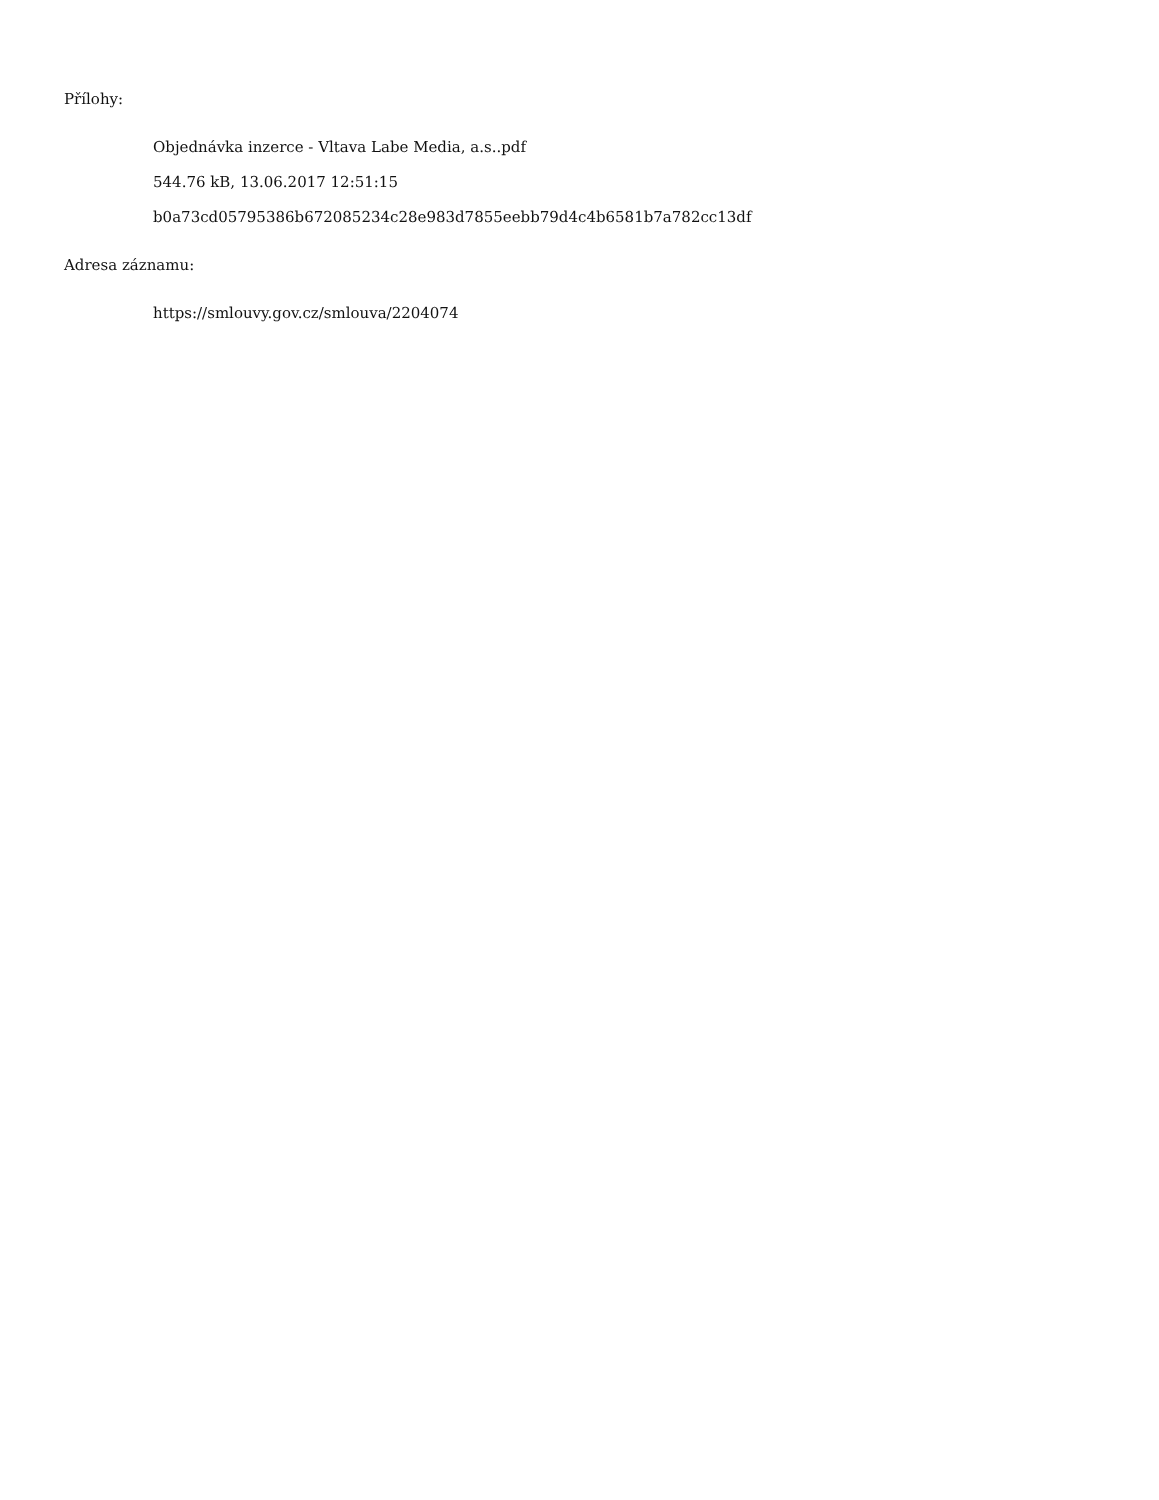Přílohy:
Objednávka inzerce - Vltava Labe Media, a.s..pdf
544.76 kB, 13.06.2017 12:51:15
b0a73cd05795386b672085234c28e983d7855eebb79d4c4b6581b7a782cc13df
Adresa záznamu:
https://smlouvy.gov.cz/smlouva/2204074